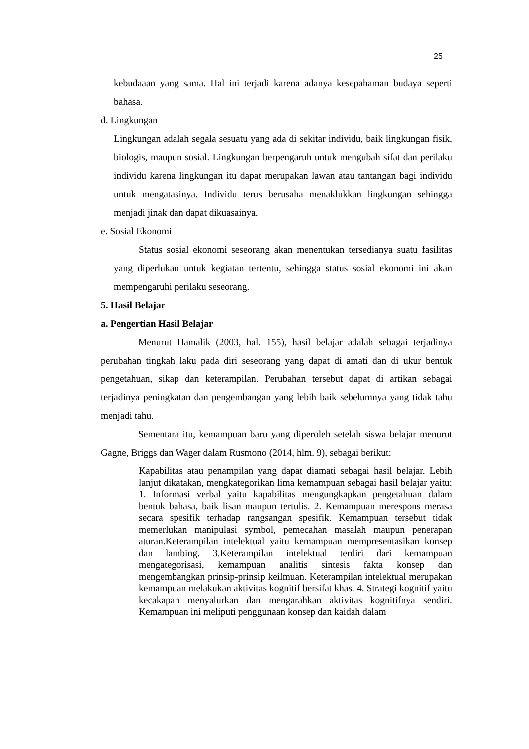25
kebudaaan yang sama. Hal ini terjadi karena adanya kesepahaman budaya seperti bahasa.
d. Lingkungan
Lingkungan adalah segala sesuatu yang ada di sekitar individu, baik lingkungan fisik, biologis, maupun sosial. Lingkungan berpengaruh untuk mengubah sifat dan perilaku individu karena lingkungan itu dapat merupakan lawan atau tantangan bagi individu untuk mengatasinya. Individu terus berusaha menaklukkan lingkungan sehingga menjadi jinak dan dapat dikuasainya.
e. Sosial Ekonomi
Status sosial ekonomi seseorang akan menentukan tersedianya suatu fasilitas yang diperlukan untuk kegiatan tertentu, sehingga status sosial ekonomi ini akan mempengaruhi perilaku seseorang.
5. Hasil Belajar
a. Pengertian Hasil Belajar
Menurut Hamalik (2003, hal. 155), hasil belajar adalah sebagai terjadinya perubahan tingkah laku pada diri seseorang yang dapat di amati dan di ukur bentuk pengetahuan, sikap dan keterampilan. Perubahan tersebut dapat di artikan sebagai terjadinya peningkatan dan pengembangan yang lebih baik sebelumnya yang tidak tahu menjadi tahu.
Sementara itu, kemampuan baru yang diperoleh setelah siswa belajar menurut Gagne, Briggs dan Wager dalam Rusmono (2014, hlm. 9), sebagai berikut:
Kapabilitas atau penampilan yang dapat diamati sebagai hasil belajar. Lebih lanjut dikatakan, mengkategorikan lima kemampuan sebagai hasil belajar yaitu: 1. Informasi verbal yaitu kapabilitas mengungkapkan pengetahuan dalam bentuk bahasa, baik lisan maupun tertulis. 2. Kemampuan merespons merasa secara spesifik terhadap rangsangan spesifik. Kemampuan tersebut tidak memerlukan manipulasi symbol, pemecahan masalah maupun penerapan aturan.Keterampilan intelektual yaitu kemampuan mempresentasikan konsep dan lambing. 3.Keterampilan intelektual terdiri dari kemampuan mengategorisasi, kemampuan analitis sintesis fakta konsep dan mengembangkan prinsip-prinsip keilmuan. Keterampilan intelektual merupakan kemampuan melakukan aktivitas kognitif bersifat khas. 4. Strategi kognitif yaitu kecakapan menyalurkan dan mengarahkan aktivitas kognitifnya sendiri. Kemampuan ini meliputi penggunaan konsep dan kaidah dalam